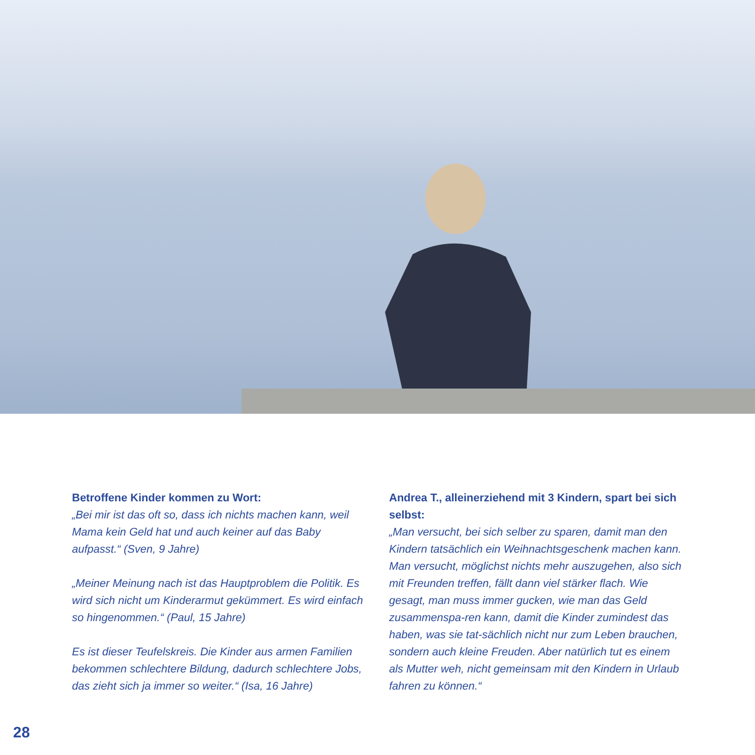Betroffene Kinder kommen zu Wort:
„Bei mir ist das oft so, dass ich nichts machen kann, weil Mama kein Geld hat und auch keiner auf das Baby aufpasst.“ (Sven, 9 Jahre)
„Meiner Meinung nach ist das Hauptproblem die Politik. Es wird sich nicht um Kinderarmut gekümmert. Es wird einfach so hingenommen.“ (Paul, 15 Jahre)
Es ist dieser Teufelskreis. Die Kinder aus armen Familien bekommen schlechtere Bildung, dadurch schlechtere Jobs, das zieht sich ja immer so weiter.“ (Isa, 16 Jahre)
Andrea T., alleinerziehend mit 3 Kindern, spart bei sich selbst:
„Man versucht, bei sich selber zu sparen, damit man den Kindern tatsächlich ein Weihnachtsgeschenk machen kann. Man versucht, möglichst nichts mehr auszugehen, also sich mit Freunden treffen, fällt dann viel stärker flach. Wie gesagt, man muss immer gucken, wie man das Geld zusammenspa-ren kann, damit die Kinder zumindest das haben, was sie tat-sächlich nicht nur zum Leben brauchen, sondern auch kleine Freuden. Aber natürlich tut es einem als Mutter weh, nicht gemeinsam mit den Kindern in Urlaub fahren zu können.“
28